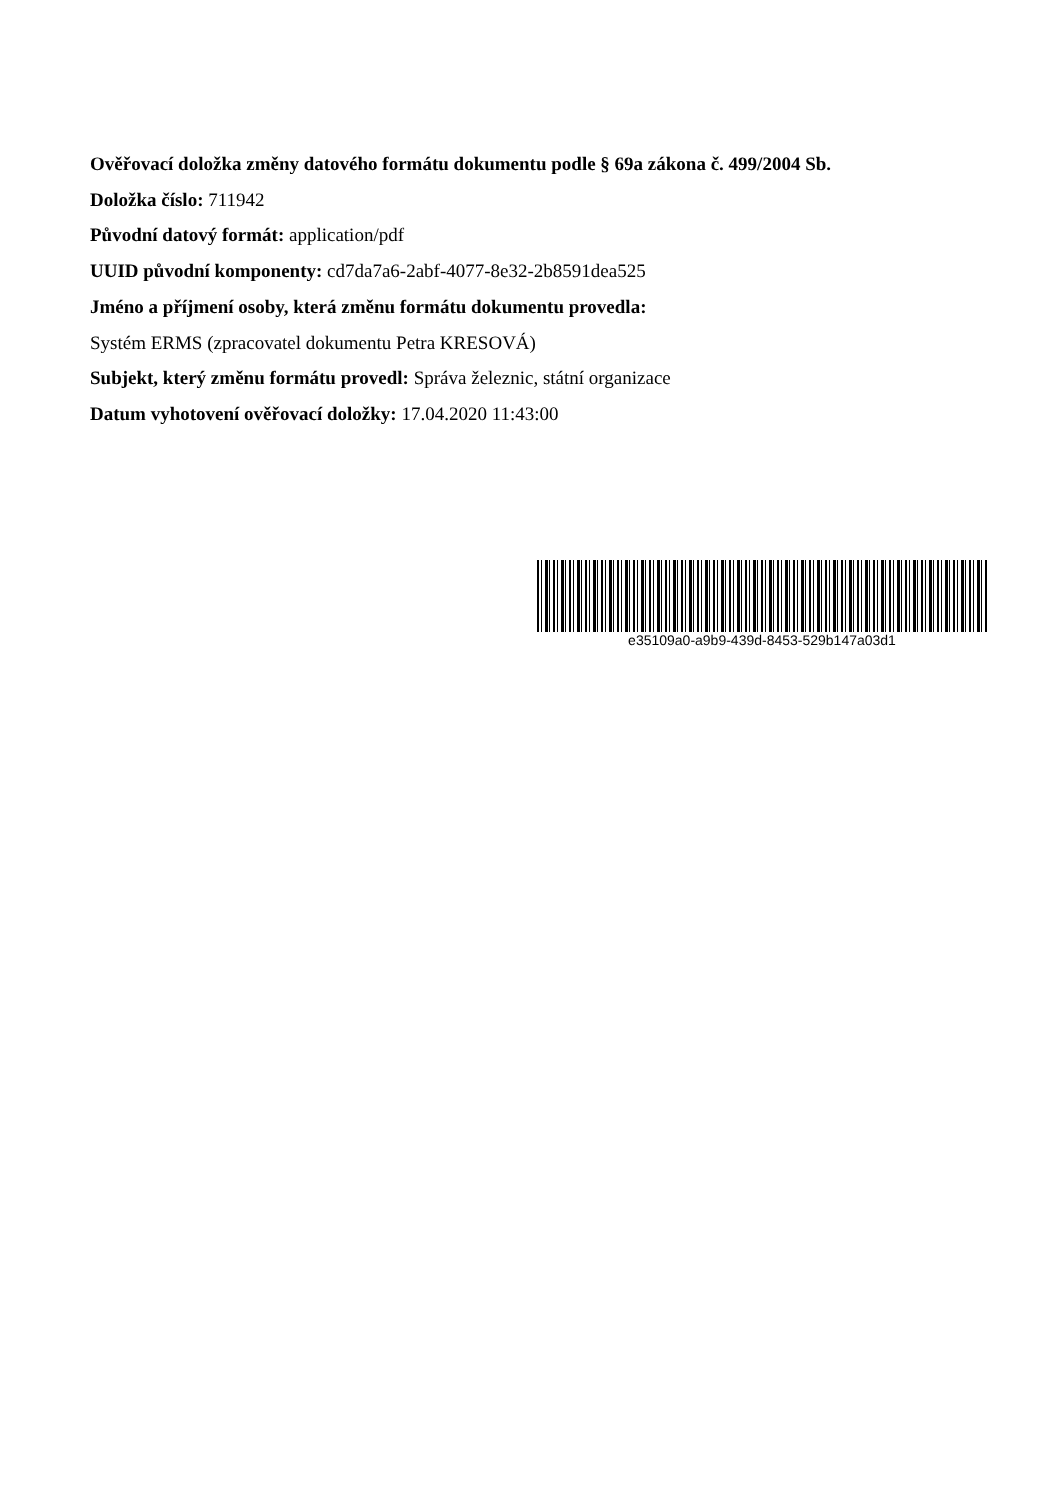Ověřovací doložka změny datového formátu dokumentu podle § 69a zákona č. 499/2004 Sb.
Doložka číslo: 711942
Původní datový formát: application/pdf
UUID původní komponenty: cd7da7a6-2abf-4077-8e32-2b8591dea525
Jméno a příjmení osoby, která změnu formátu dokumentu provedla:
Systém ERMS (zpracovatel dokumentu Petra KRESOVÁ)
Subjekt, který změnu formátu provedl: Správa železnic, státní organizace
Datum vyhotovení ověřovací doložky: 17.04.2020 11:43:00
e35109a0-a9b9-439d-8453-529b147a03d1